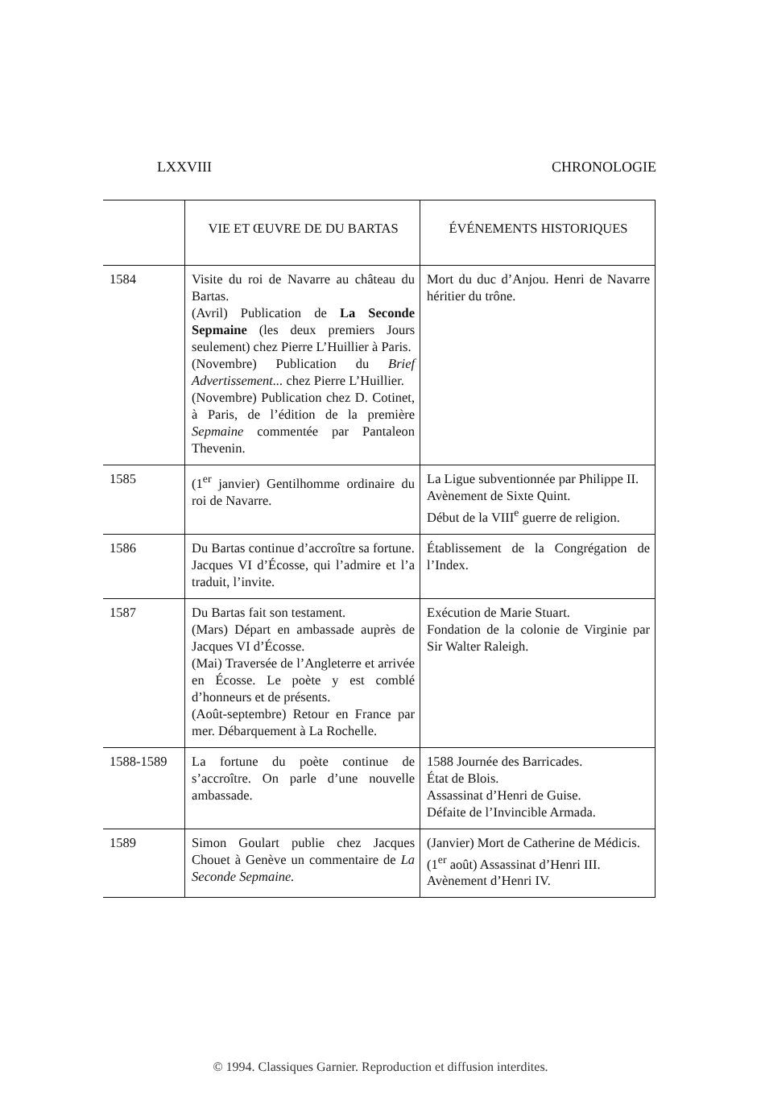LXXVIII CHRONOLOGIE
| | VIE ET ŒUVRE DE DU BARTAS | ÉVÉNEMENTS HISTORIQUES |
| --- | --- | --- |
| 1584 | Visite du roi de Navarre au château du Bartas. (Avril) Publication de La Seconde Sepmaine (les deux premiers Jours seulement) chez Pierre L’Huillier à Paris. (Novembre) Publication du Brief Advertissement... chez Pierre L’Huillier. (Novembre) Publication chez D. Cotinet, à Paris, de l’édition de la première Sepmaine commentée par Pantaleon Thevenin. | Mort du duc d’Anjou. Henri de Navarre héritier du trône. |
| 1585 | (1<sup>er</sup> janvier) Gentilhomme ordinaire du roi de Navarre. | La Ligue subventionnée par Philippe II. Avènement de Sixte Quint. Début de la VIII<sup>e</sup> guerre de religion. |
| 1586 | Du Bartas continue d’accroître sa fortune. Jacques VI d’Écosse, qui l’admire et l’a traduit, l’invite. | Établissement de la Congrégation de l’Index. |
| 1587 | Du Bartas fait son testament. (Mars) Départ en ambassade auprès de Jacques VI d’Écosse. (Mai) Traversée de l’Angleterre et arrivée en Écosse. Le poète y est comblé d’honneurs et de présents. (Août-septembre) Retour en France par mer. Débarquement à La Rochelle. | Exécution de Marie Stuart. Fondation de la colonie de Virginie par Sir Walter Raleigh. |
| 1588-1589 | La fortune du poète continue de s’accroître. On parle d’une nouvelle ambassade. | 1588 Journée des Barricades. État de Blois. Assassinat d’Henri de Guise. Défaite de l’Invincible Armada. |
| 1589 | Simon Goulart publie chez Jacques Chouet à Genève un commentaire de La Seconde Sepmaine. | (Janvier) Mort de Catherine de Médicis. (1<sup>er</sup> août) Assassinat d’Henri III. Avènement d’Henri IV. |
© 1994. Classiques Garnier. Reproduction et diffusion interdites.